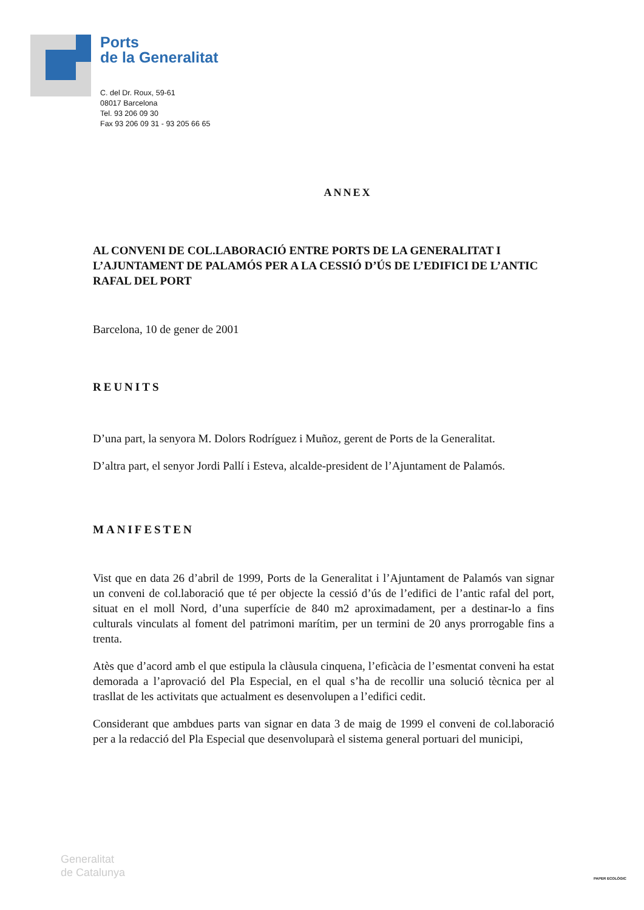Ports
de la Generalitat
C. del Dr. Roux, 59-61
08017 Barcelona
Tel. 93 206 09 30
Fax 93 206 09 31 - 93 205 66 65
ANNEX
AL CONVENI DE COL.LABORACIÓ ENTRE PORTS DE LA GENERALITAT I L’AJUNTAMENT DE PALAMÓS PER A LA CESSIÓ D’ÚS DE L’EDIFICI DE L’ANTIC RAFAL DEL PORT
Barcelona, 10 de gener de 2001
REUNITS
D’una part, la senyora M. Dolors Rodríguez i Muñoz, gerent de Ports de la Generalitat.
D’altra part, el senyor Jordi Pallí i Esteva, alcalde-president de l’Ajuntament de Palamós.
MANIFESTEN
Vist que en data 26 d’abril de 1999, Ports de la Generalitat i l’Ajuntament de Palamós van signar un conveni de col.laboració que té per objecte la cessió d’ús de l’edifici de l’antic rafal del port, situat en el moll Nord, d’una superfície de 840 m2 aproximadament, per a destinar-lo a fins culturals vinculats al foment del patrimoni marítim, per un termini de 20 anys prorrogable fins a trenta.
Atès que d’acord amb el que estipula la clàusula cinquena, l’eficàcia de l’esmentat conveni ha estat demorada a l’aprovació del Pla Especial, en el qual s’ha de recollir una solució tècnica per al trasllat de les activitats que actualment es desenvolupen a l’edifici cedit.
Considerant que ambdues parts van signar en data 3 de maig de 1999 el conveni de col.laboració per a la redacció del Pla Especial que desenvoluparà el sistema general portuari del municipi,
Generalitat
de Catalunya
PAPER ECOLÒGIC